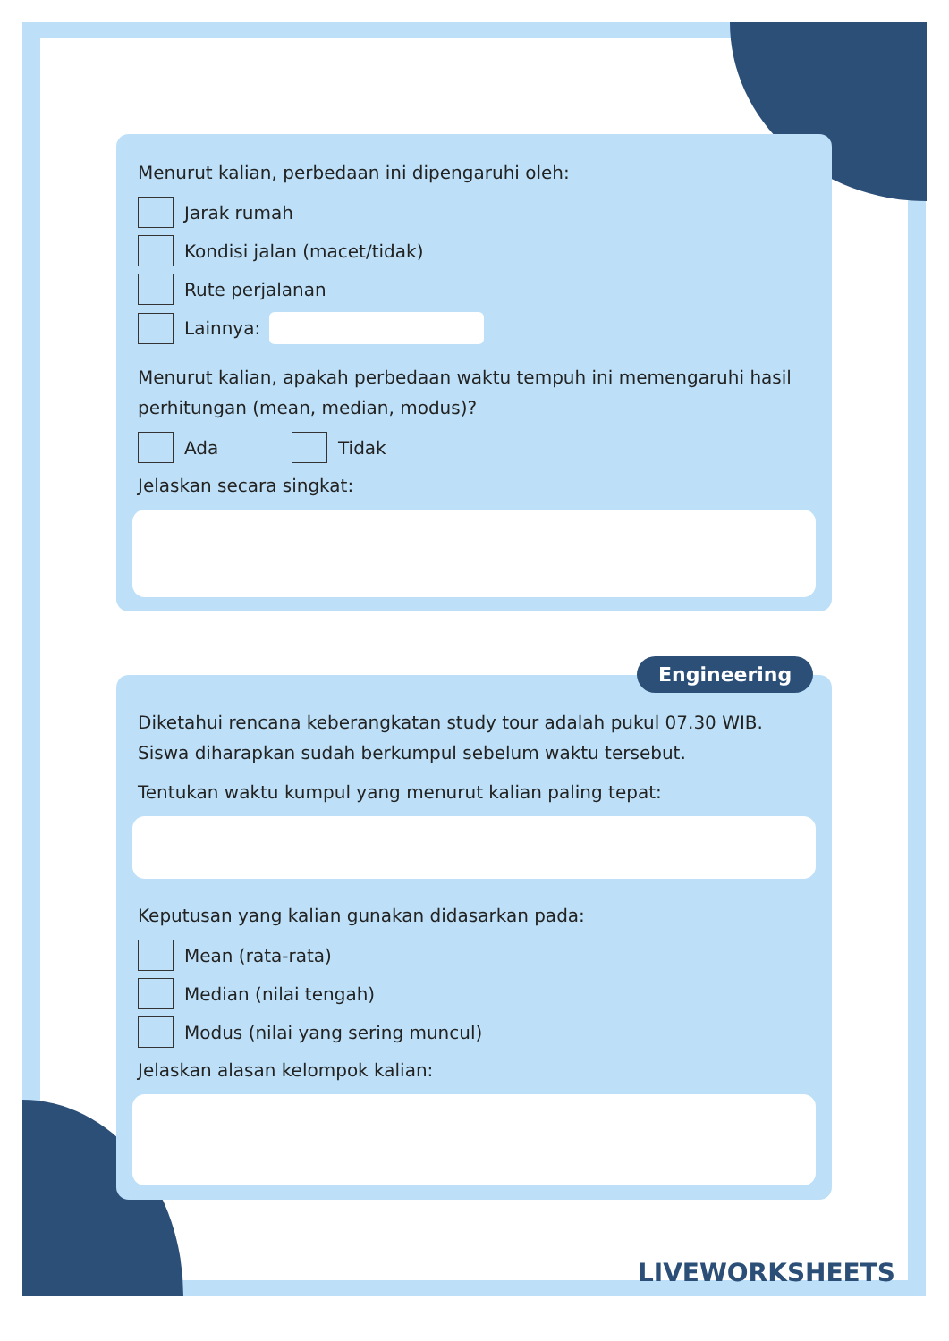Menurut kalian, perbedaan ini dipengaruhi oleh:
Jarak rumah
Kondisi jalan (macet/tidak)
Rute perjalanan
Lainnya:
Menurut kalian, apakah perbedaan waktu tempuh ini memengaruhi hasil perhitungan (mean, median, modus)?
Ada
Tidak
Jelaskan secara singkat:
Engineering
Diketahui rencana keberangkatan study tour adalah pukul 07.30 WIB. Siswa diharapkan sudah berkumpul sebelum waktu tersebut.
Tentukan waktu kumpul yang menurut kalian paling tepat:
Keputusan yang kalian gunakan didasarkan pada:
Mean (rata-rata)
Median (nilai tengah)
Modus (nilai yang sering muncul)
Jelaskan alasan kelompok kalian:
LIVEWORKSHEETS